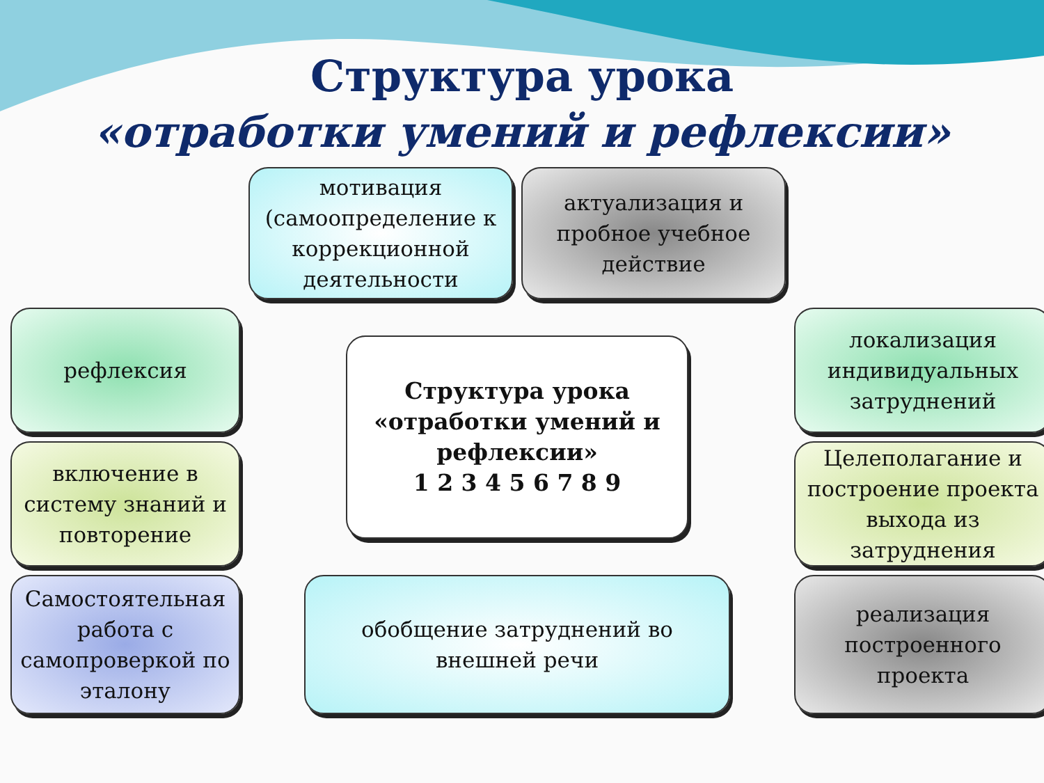Структура урока
«отработки умений и рефлексии»
мотивация (самоопределение к коррекционной деятельности
актуализация и пробное учебное действие
рефлексия
Структура урока «отработки умений и рефлексии»
1 2 3 4 5 6 7 8 9
локализация индивидуальных затруднений
включение в систему знаний и повторение
Целеполагание и построение проекта выхода из затруднения
Самостоятельная работа с самопроверкой по эталону
обобщение затруднений во внешней речи
реализация построенного проекта